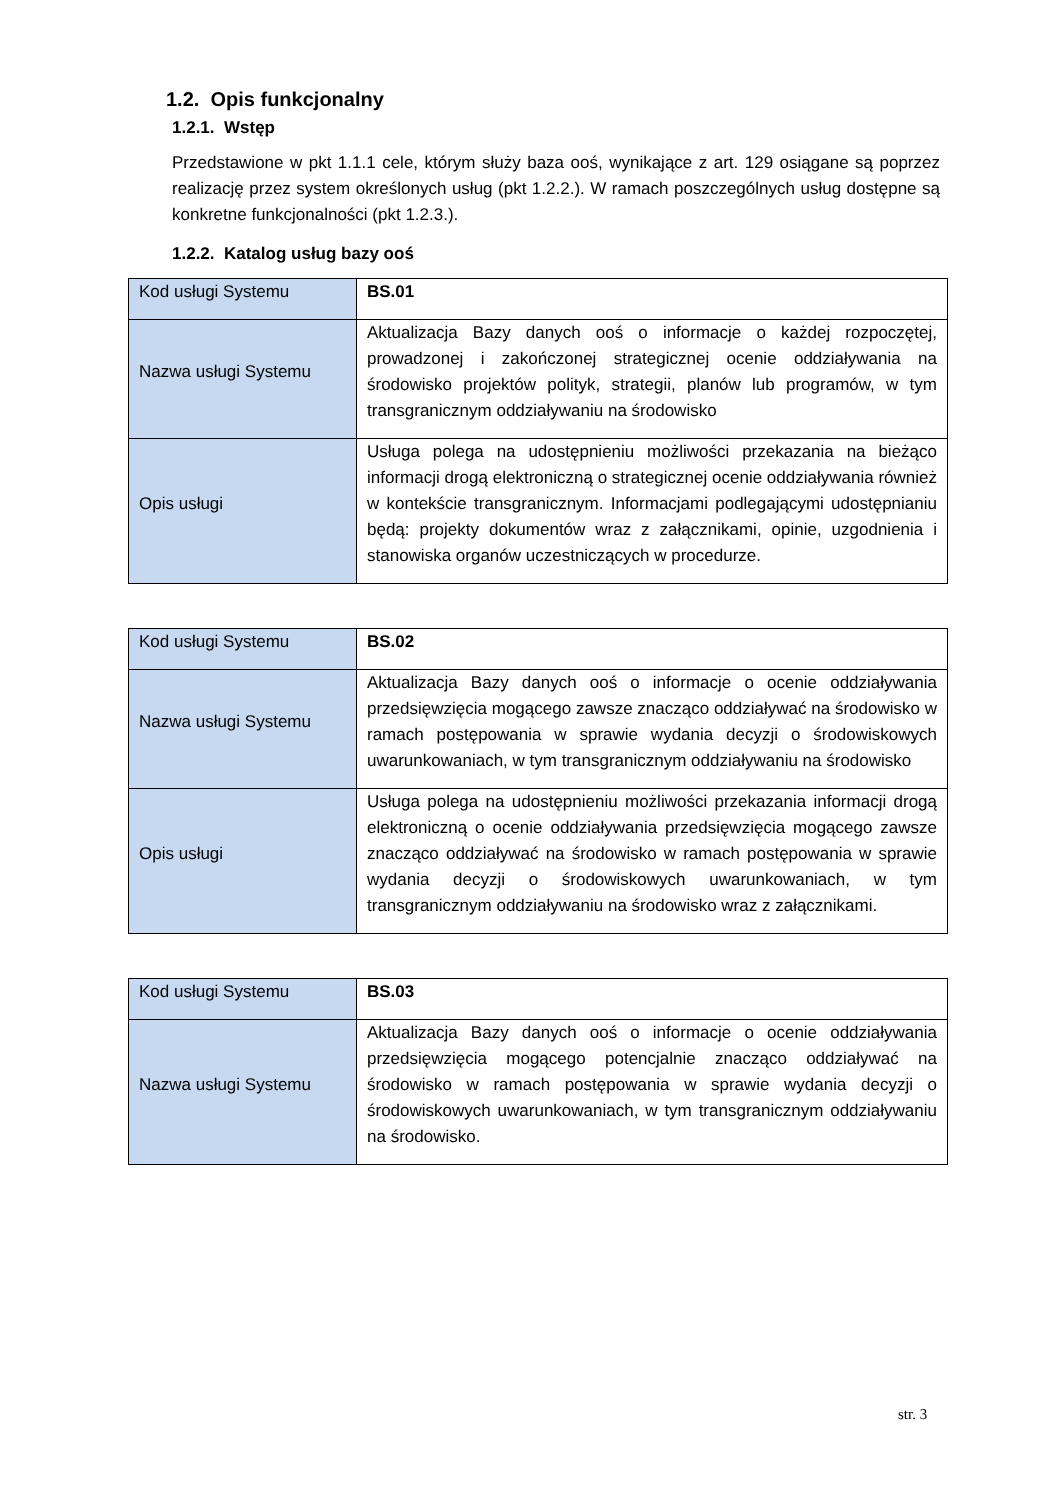1.2. Opis funkcjonalny
1.2.1. Wstęp
Przedstawione w pkt 1.1.1 cele, którym służy baza ooś, wynikające z art. 129 osiągane są poprzez realizację przez system określonych usług (pkt 1.2.2.). W ramach poszczególnych usług dostępne są konkretne funkcjonalności (pkt 1.2.3.).
1.2.2. Katalog usług bazy ooś
| Kod usługi Systemu | BS.01 |
| Nazwa usługi Systemu | Aktualizacja Bazy danych ooś o informacje o każdej rozpoczętej, prowadzonej i zakończonej strategicznej ocenie oddziaływania na środowisko projektów polityk, strategii, planów lub programów, w tym transgranicznym oddziaływaniu na środowisko |
| Opis usługi | Usługa polega na udostępnieniu możliwości przekazania na bieżąco informacji drogą elektroniczną o strategicznej ocenie oddziaływania również w kontekście transgranicznym. Informacjami podlegającymi udostępnianiu będą: projekty dokumentów wraz z załącznikami, opinie, uzgodnienia i stanowiska organów uczestniczących w procedurze. |
| Kod usługi Systemu | BS.02 |
| Nazwa usługi Systemu | Aktualizacja Bazy danych ooś o informacje o ocenie oddziaływania przedsięwzięcia mogącego zawsze znacząco oddziaływać na środowisko w ramach postępowania w sprawie wydania decyzji o środowiskowych uwarunkowaniach, w tym transgranicznym oddziaływaniu na środowisko |
| Opis usługi | Usługa polega na udostępnieniu możliwości przekazania informacji drogą elektroniczną o ocenie oddziaływania przedsięwzięcia mogącego zawsze znacząco oddziaływać na środowisko w ramach postępowania w sprawie wydania decyzji o środowiskowych uwarunkowaniach, w tym transgranicznym oddziaływaniu na środowisko wraz z załącznikami. |
| Kod usługi Systemu | BS.03 |
| Nazwa usługi Systemu | Aktualizacja Bazy danych ooś o informacje o ocenie oddziaływania przedsięwzięcia mogącego potencjalnie znacząco oddziaływać na środowisko w ramach postępowania w sprawie wydania decyzji o środowiskowych uwarunkowaniach, w tym transgranicznym oddziaływaniu na środowisko. |
str. 3